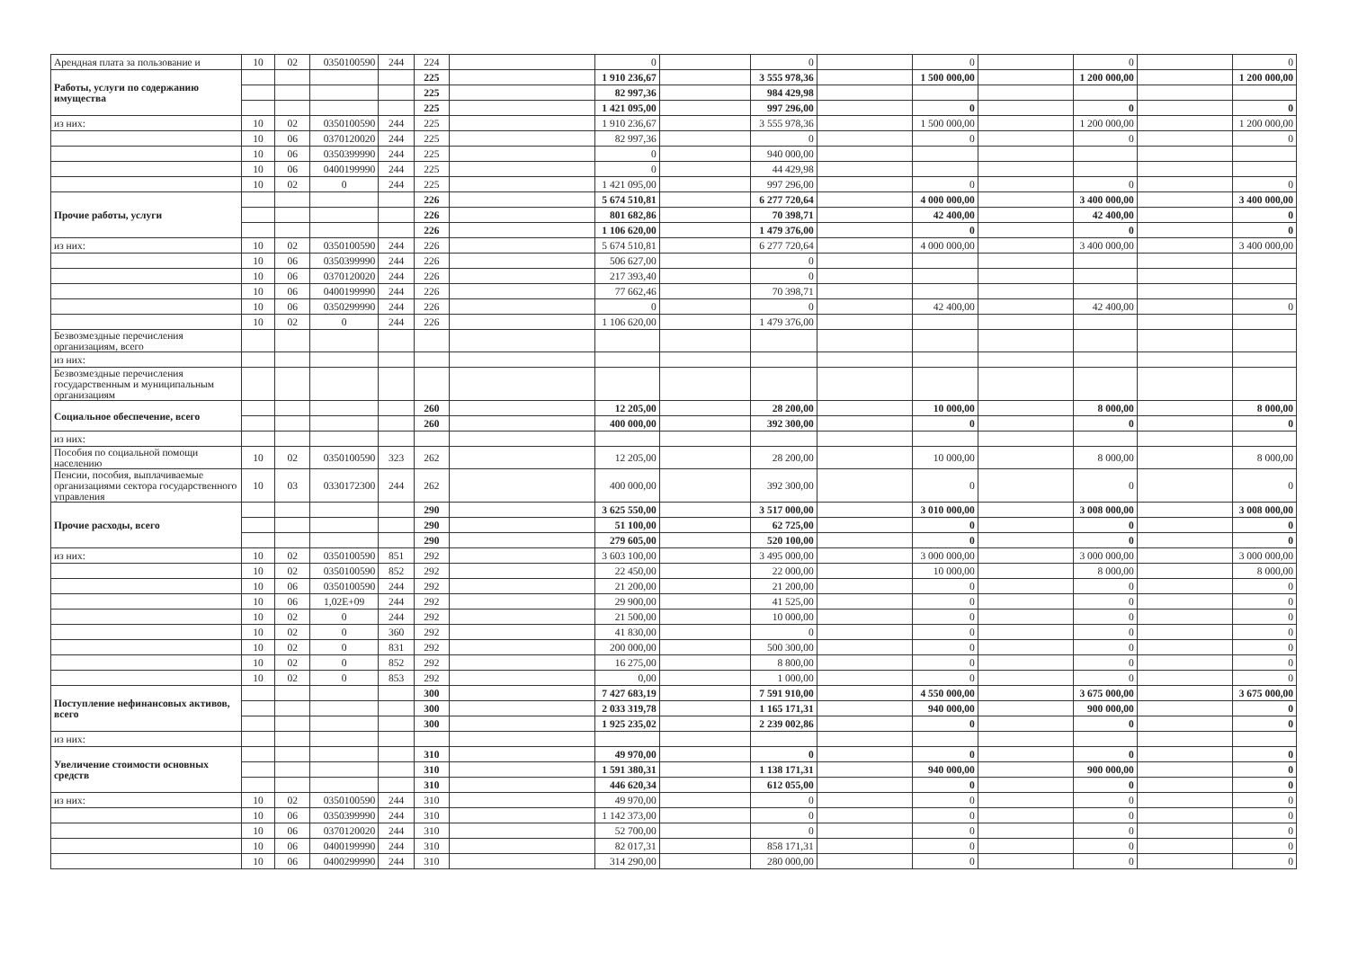| Арендная плата за пользование и | 10 | 02 | 0350100590 | 244 | 224 | | 0 | | 0 | | 0 | | 0 | | 0 |
| Работы, услуги по содержанию имущества | | | | | 225 | | 1 910 236,67 | | 3 555 978,36 | | 1 500 000,00 | | 1 200 000,00 | | 1 200 000,00 |
| | | | | | 225 | | 82 997,36 | | 984 429,98 | | | | | | |
| | | | | | 225 | | 1 421 095,00 | | 997 296,00 | | 0 | | 0 | | 0 |
| из них: | 10 | 02 | 0350100590 | 244 | 225 | | 1 910 236,67 | | 3 555 978,36 | | 1 500 000,00 | | 1 200 000,00 | | 1 200 000,00 |
| | 10 | 06 | 0370120020 | 244 | 225 | | 82 997,36 | | 0 | | 0 | | 0 | | 0 |
| | 10 | 06 | 0350399990 | 244 | 225 | | 0 | | 940 000,00 | | | | | | |
| | 10 | 06 | 0400199990 | 244 | 225 | | 0 | | 44 429,98 | | | | | | |
| | 10 | 02 | 0 | 244 | 225 | | 1 421 095,00 | | 997 296,00 | | 0 | | 0 | | 0 |
| Прочие работы, услуги | | | | | 226 | | 5 674 510,81 | | 6 277 720,64 | | 4 000 000,00 | | 3 400 000,00 | | 3 400 000,00 |
| | | | | | 226 | | 801 682,86 | | 70 398,71 | | 42 400,00 | | 42 400,00 | | 0 |
| | | | | | 226 | | 1 106 620,00 | | 1 479 376,00 | | 0 | | 0 | | 0 |
| из них: | 10 | 02 | 0350100590 | 244 | 226 | | 5 674 510,81 | | 6 277 720,64 | | 4 000 000,00 | | 3 400 000,00 | | 3 400 000,00 |
| | 10 | 06 | 0350399990 | 244 | 226 | | 506 627,00 | | 0 | | | | | | |
| | 10 | 06 | 0370120020 | 244 | 226 | | 217 393,40 | | 0 | | | | | | |
| | 10 | 06 | 0400199990 | 244 | 226 | | 77 662,46 | | 70 398,71 | | | | | | |
| | 10 | 06 | 0350299990 | 244 | 226 | | 0 | | 0 | | 42 400,00 | | 42 400,00 | | 0 |
| | 10 | 02 | 0 | 244 | 226 | | 1 106 620,00 | | 1 479 376,00 | | | | | | |
| Безвозмездные перечисления организациям, всего | | | | | | | | | | | | | | | |
| из них: | | | | | | | | | | | | | | | |
| Безвозмездные перечисления государственным и муниципальным организациям | | | | | | | | | | | | | | | |
| Социальное обеспечение, всего | | | | | 260 | | 12 205,00 | | 28 200,00 | | 10 000,00 | | 8 000,00 | | 8 000,00 |
| | | | | | 260 | | 400 000,00 | | 392 300,00 | | 0 | | 0 | | 0 |
| из них: | | | | | | | | | | | | | | | |
| Пособия по социальной помощи населению | 10 | 02 | 0350100590 | 323 | 262 | | 12 205,00 | | 28 200,00 | | 10 000,00 | | 8 000,00 | | 8 000,00 |
| Пенсии, пособия, выплачиваемые организациями сектора государственного управления | 10 | 03 | 0330172300 | 244 | 262 | | 400 000,00 | | 392 300,00 | | 0 | | 0 | | 0 |
| Прочие расходы, всего | | | | | 290 | | 3 625 550,00 | | 3 517 000,00 | | 3 010 000,00 | | 3 008 000,00 | | 3 008 000,00 |
| | | | | | 290 | | 51 100,00 | | 62 725,00 | | 0 | | 0 | | 0 |
| | | | | | 290 | | 279 605,00 | | 520 100,00 | | 0 | | 0 | | 0 |
| из них: | 10 | 02 | 0350100590 | 851 | 292 | | 3 603 100,00 | | 3 495 000,00 | | 3 000 000,00 | | 3 000 000,00 | | 3 000 000,00 |
| | 10 | 02 | 0350100590 | 852 | 292 | | 22 450,00 | | 22 000,00 | | 10 000,00 | | 8 000,00 | | 8 000,00 |
| | 10 | 06 | 0350100590 | 244 | 292 | | 21 200,00 | | 21 200,00 | | 0 | | 0 | | 0 |
| | 10 | 06 | 1,02E+09 | 244 | 292 | | 29 900,00 | | 41 525,00 | | 0 | | 0 | | 0 |
| | 10 | 02 | 0 | 244 | 292 | | 21 500,00 | | 10 000,00 | | 0 | | 0 | | 0 |
| | 10 | 02 | 0 | 360 | 292 | | 41 830,00 | | 0 | | 0 | | 0 | | 0 |
| | 10 | 02 | 0 | 831 | 292 | | 200 000,00 | | 500 300,00 | | 0 | | 0 | | 0 |
| | 10 | 02 | 0 | 852 | 292 | | 16 275,00 | | 8 800,00 | | 0 | | 0 | | 0 |
| | 10 | 02 | 0 | 853 | 292 | | 0,00 | | 1 000,00 | | 0 | | 0 | | 0 |
| Поступление нефинансовых активов, всего | | | | | 300 | | 7 427 683,19 | | 7 591 910,00 | | 4 550 000,00 | | 3 675 000,00 | | 3 675 000,00 |
| | | | | | 300 | | 2 033 319,78 | | 1 165 171,31 | | 940 000,00 | | 900 000,00 | | 0 |
| | | | | | 300 | | 1 925 235,02 | | 2 239 002,86 | | 0 | | 0 | | 0 |
| из них: | | | | | | | | | | | | | | | |
| Увеличение стоимости основных средств | | | | | 310 | | 49 970,00 | | 0 | | 0 | | 0 | | 0 |
| | | | | | 310 | | 1 591 380,31 | | 1 138 171,31 | | 940 000,00 | | 900 000,00 | | 0 |
| | | | | | 310 | | 446 620,34 | | 612 055,00 | | 0 | | 0 | | 0 |
| из них: | 10 | 02 | 0350100590 | 244 | 310 | | 49 970,00 | | 0 | | 0 | | 0 | | 0 |
| | 10 | 06 | 0350399990 | 244 | 310 | | 1 142 373,00 | | 0 | | 0 | | 0 | | 0 |
| | 10 | 06 | 0370120020 | 244 | 310 | | 52 700,00 | | 0 | | 0 | | 0 | | 0 |
| | 10 | 06 | 0400199990 | 244 | 310 | | 82 017,31 | | 858 171,31 | | 0 | | 0 | | 0 |
| | 10 | 06 | 0400299990 | 244 | 310 | | 314 290,00 | | 280 000,00 | | 0 | | 0 | | 0 |